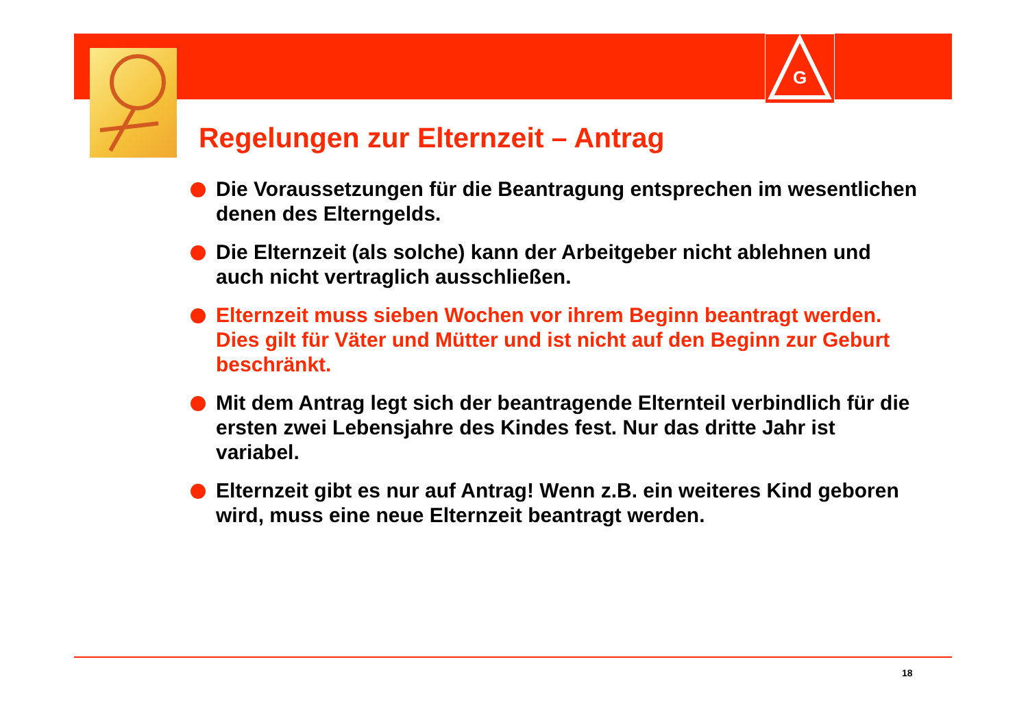G
Regelungen zur Elternzeit – Antrag
Die Voraussetzungen für die Beantragung entsprechen im wesentlichen denen des Elterngelds.
Die Elternzeit (als solche) kann der Arbeitgeber nicht ablehnen und auch nicht vertraglich ausschließen.
Elternzeit muss sieben Wochen vor ihrem Beginn beantragt werden. Dies gilt für Väter und Mütter und ist nicht auf den Beginn zur Geburt beschränkt.
Mit dem Antrag legt sich der beantragende Elternteil verbindlich für die ersten zwei Lebensjahre des Kindes fest. Nur das dritte Jahr ist variabel.
Elternzeit gibt es nur auf Antrag! Wenn z.B. ein weiteres Kind geboren wird, muss eine neue Elternzeit beantragt werden.
18